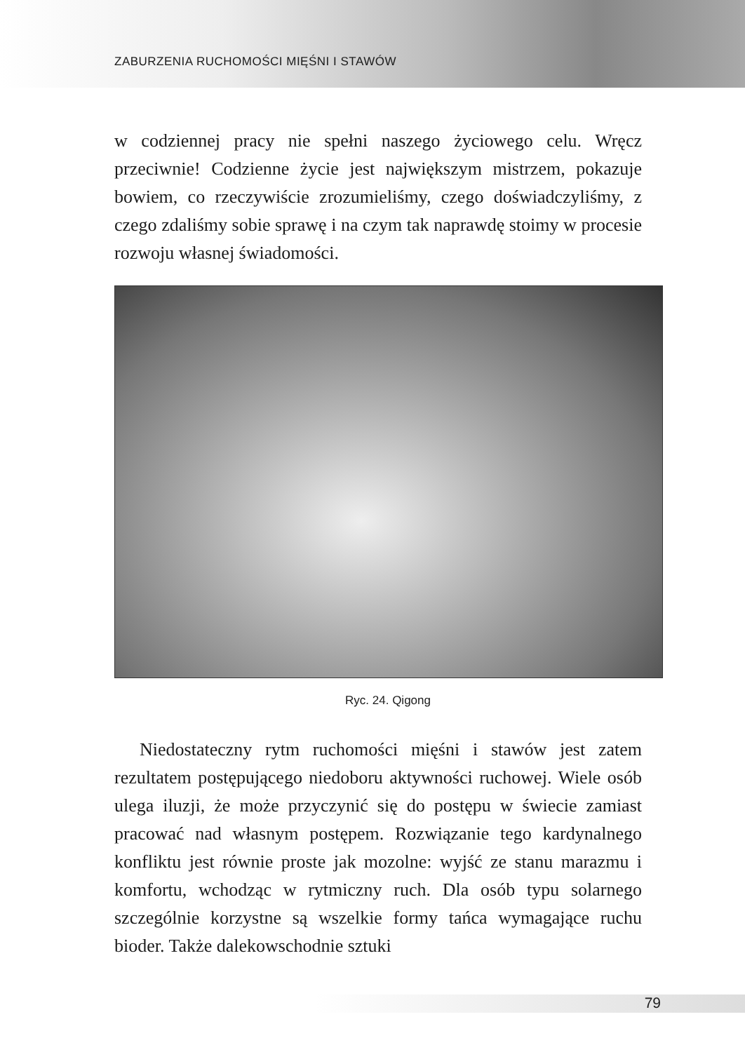ZABURZENIA RUCHOMOŚCI MIĘŚNI I STAWÓW
w codziennej pracy nie spełni naszego życiowego celu. Wręcz przeciwnie! Codzienne życie jest największym mistrzem, pokazuje bowiem, co rzeczywiście zrozumieliśmy, czego doświadczyliśmy, z czego zdaliśmy sobie sprawę i na czym tak naprawdę stoimy w procesie rozwoju własnej świadomości.
Ryc. 24. Qigong
Niedostateczny rytm ruchomości mięśni i stawów jest zatem rezultatem postępującego niedoboru aktywności ruchowej. Wiele osób ulega iluzji, że może przyczynić się do postępu w świecie zamiast pracować nad własnym postępem. Rozwiązanie tego kardynalnego konfliktu jest równie proste jak mozolne: wyjść ze stanu marazmu i komfortu, wchodząc w rytmiczny ruch. Dla osób typu solarnego szczególnie korzystne są wszelkie formy tańca wymagające ruchu bioder. Także dalekowschodnie sztuki
79